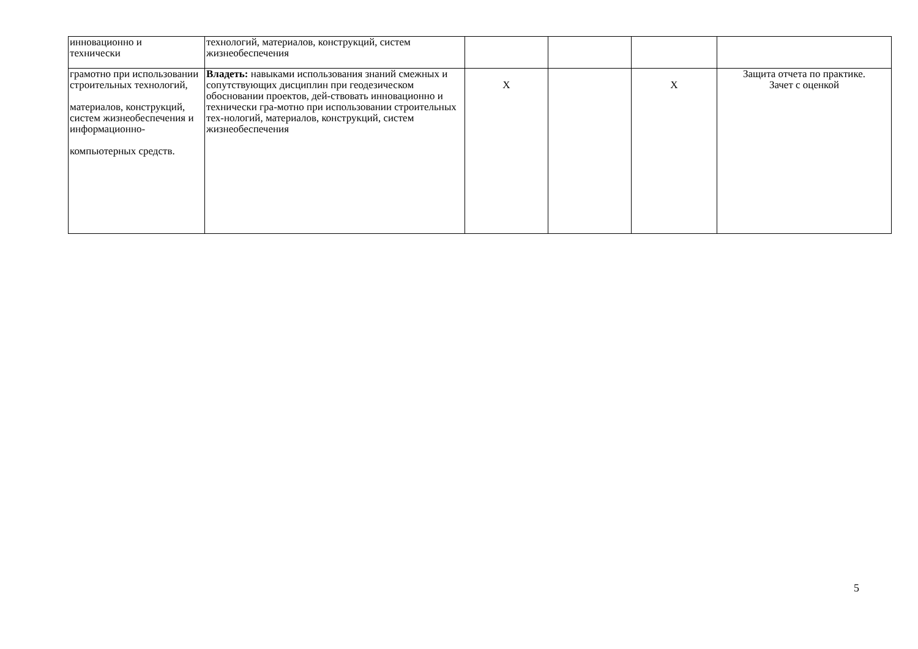| инновационно и технически | технологий, материалов, конструкций, систем жизнеобеспечения | | | | |
| грамотно при использовании строительных технологий, материалов, конструкций, систем жизнеобеспечения и информационно- компьютерных средств. | Владеть: навыками использования знаний смежных и сопутствующих дисциплин при геодезическом обосновании проектов, дей-ствовать инновационно и технически гра-мотно при использовании строительных тех-нологий, материалов, конструкций, систем жизнеобеспечения | X | | X | Защита отчета по практике. Зачет с оценкой |
5